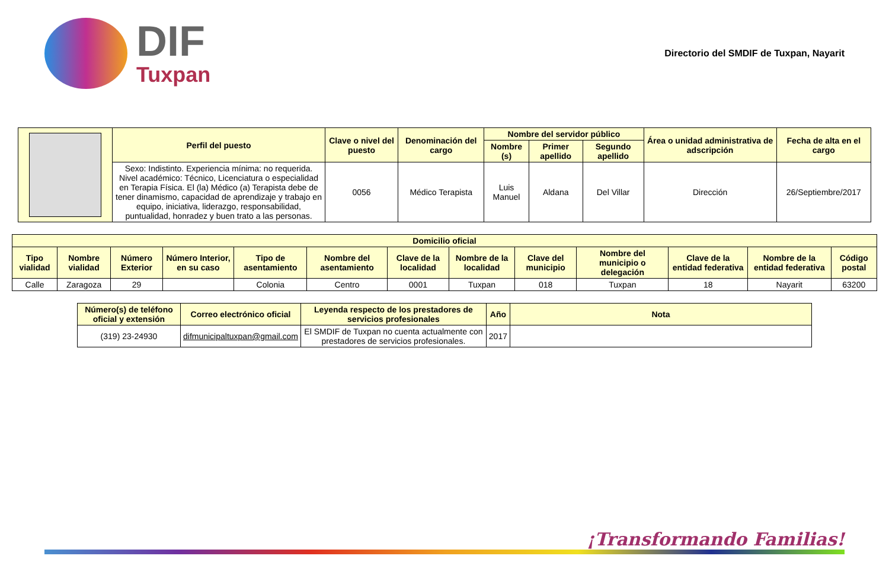DIF
Tuxpan
Directorio del SMDIF de Tuxpan, Nayarit
| | Perfil del puesto | Clave o nivel del puesto | Denominación del cargo | Nombre del servidor público | | | Área o unidad administrativa de adscripción | Fecha de alta en el cargo |
| --- | --- | --- | --- | --- | --- | --- | --- | --- |
| | | | | Nombre (s) | Primer apellido | Segundo apellido | | |
| | Sexo: Indistinto. Experiencia mínima: no requerida. Nivel académico: Técnico, Licenciatura o especialidad en Terapia Física. El (la) Médico (a) Terapista debe de tener dinamismo, capacidad de aprendizaje y trabajo en equipo, iniciativa, liderazgo, responsabilidad, puntualidad, honradez y buen trato a las personas. | 0056 | Médico Terapista | Luis Manuel | Aldana | Del Villar | Dirección | 26/Septiembre/2017 |
| Domicilio oficial | | | | | | | | | | | | |
| --- | --- | --- | --- | --- | --- | --- | --- | --- | --- | --- | --- | --- |
| Tipo vialidad | Nombre vialidad | Número Exterior | Número Interior, en su caso | Tipo de asentamiento | Nombre del asentamiento | Clave de la localidad | Nombre de la localidad | Clave del municipio | Nombre del municipio o delegación | Clave de la entidad federativa | Nombre de la entidad federativa | Código postal |
| Calle | Zaragoza | 29 | | Colonia | Centro | 0001 | Tuxpan | 018 | Tuxpan | 18 | Nayarit | 63200 |
| Número(s) de teléfono oficial y extensión | Correo electrónico oficial | Leyenda respecto de los prestadores de servicios profesionales | Año | Nota |
| --- | --- | --- | --- | --- |
| (319) 23-24930 | difmunicipaltuxpan@gmail.com | El SMDIF de Tuxpan no cuenta actualmente con prestadores de servicios profesionales. | 2017 | |
¡Transformando Familias!